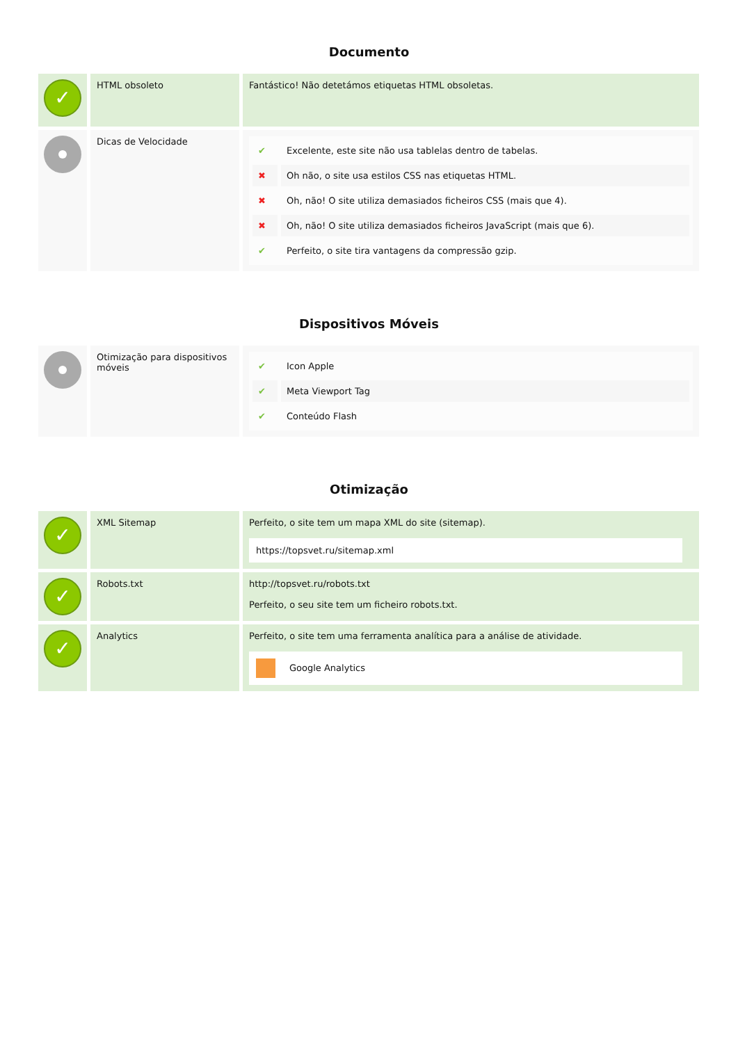Documento
| ✓ | HTML obsoleto | Fantástico! Não detetámos etiquetas HTML obsoletas. |
| | Dicas de Velocidade | / ✔ / Excelente, este site não usa tablelas dentro de tabelas. / / ✖ / Oh não, o site usa estilos CSS nas etiquetas HTML. / / ✖ / Oh, não! O site utiliza demasiados ficheiros CSS (mais que 4). / / ✖ / Oh, não! O site utiliza demasiados ficheiros JavaScript (mais que 6). / / ✔ / Perfeito, o site tira vantagens da compressão gzip. / |
Dispositivos Móveis
| | Otimização para dispositivos móveis | / ✔ / Icon Apple / / ✔ / Meta Viewport Tag / / ✔ / Conteúdo Flash / |
Otimização
| ✓ | XML Sitemap | Perfeito, o site tem um mapa XML do site (sitemap). https://topsvet.ru/sitemap.xml |
| ✓ | Robots.txt | http://topsvet.ru/robots.txt Perfeito, o seu site tem um ficheiro robots.txt. |
| ✓ | Analytics | Perfeito, o site tem uma ferramenta analítica para a análise de atividade. Google Analytics |